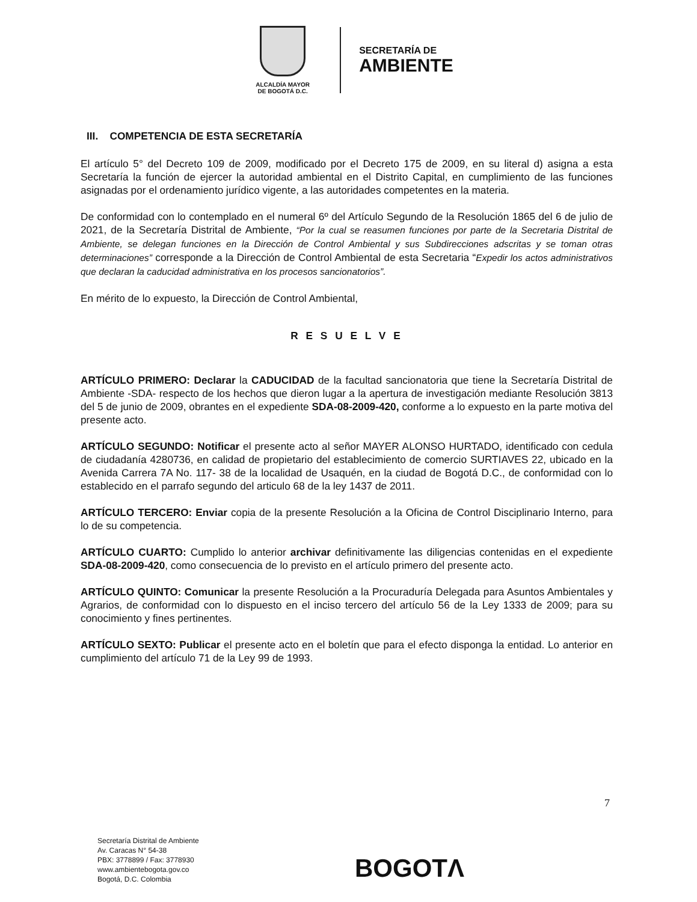ALCALDÍA MAYOR
DE BOGOTÁ D.C.
SECRETARÍA DE
AMBIENTE
III. COMPETENCIA DE ESTA SECRETARÍA
El artículo 5° del Decreto 109 de 2009, modificado por el Decreto 175 de 2009, en su literal d) asigna a esta Secretaría la función de ejercer la autoridad ambiental en el Distrito Capital, en cumplimiento de las funciones asignadas por el ordenamiento jurídico vigente, a las autoridades competentes en la materia.
De conformidad con lo contemplado en el numeral 6º del Artículo Segundo de la Resolución 1865 del 6 de julio de 2021, de la Secretaría Distrital de Ambiente, “Por la cual se reasumen funciones por parte de la Secretaria Distrital de Ambiente, se delegan funciones en la Dirección de Control Ambiental y sus Subdirecciones adscritas y se toman otras determinaciones” corresponde a la Dirección de Control Ambiental de esta Secretaria “Expedir los actos administrativos que declaran la caducidad administrativa en los procesos sancionatorios”.
En mérito de lo expuesto, la Dirección de Control Ambiental,
R E S U E L V E
ARTÍCULO PRIMERO: Declarar la CADUCIDAD de la facultad sancionatoria que tiene la Secretaría Distrital de Ambiente -SDA- respecto de los hechos que dieron lugar a la apertura de investigación mediante Resolución 3813 del 5 de junio de 2009, obrantes en el expediente SDA-08-2009-420, conforme a lo expuesto en la parte motiva del presente acto.
ARTÍCULO SEGUNDO: Notificar el presente acto al señor MAYER ALONSO HURTADO, identificado con cedula de ciudadanía 4280736, en calidad de propietario del establecimiento de comercio SURTIAVES 22, ubicado en la Avenida Carrera 7A No. 117- 38 de la localidad de Usaquén, en la ciudad de Bogotá D.C., de conformidad con lo establecido en el parrafo segundo del articulo 68 de la ley 1437 de 2011.
ARTÍCULO TERCERO: Enviar copia de la presente Resolución a la Oficina de Control Disciplinario Interno, para lo de su competencia.
ARTÍCULO CUARTO: Cumplido lo anterior archivar definitivamente las diligencias contenidas en el expediente SDA-08-2009-420, como consecuencia de lo previsto en el artículo primero del presente acto.
ARTÍCULO QUINTO: Comunicar la presente Resolución a la Procuraduría Delegada para Asuntos Ambientales y Agrarios, de conformidad con lo dispuesto en el inciso tercero del artículo 56 de la Ley 1333 de 2009; para su conocimiento y fines pertinentes.
ARTÍCULO SEXTO: Publicar el presente acto en el boletín que para el efecto disponga la entidad. Lo anterior en cumplimiento del artículo 71 de la Ley 99 de 1993.
7
Secretaría Distrital de Ambiente
Av. Caracas N° 54-38
PBX: 3778899 / Fax: 3778930
www.ambientebogota.gov.co
Bogotá, D.C. Colombia
BOGOTΛ